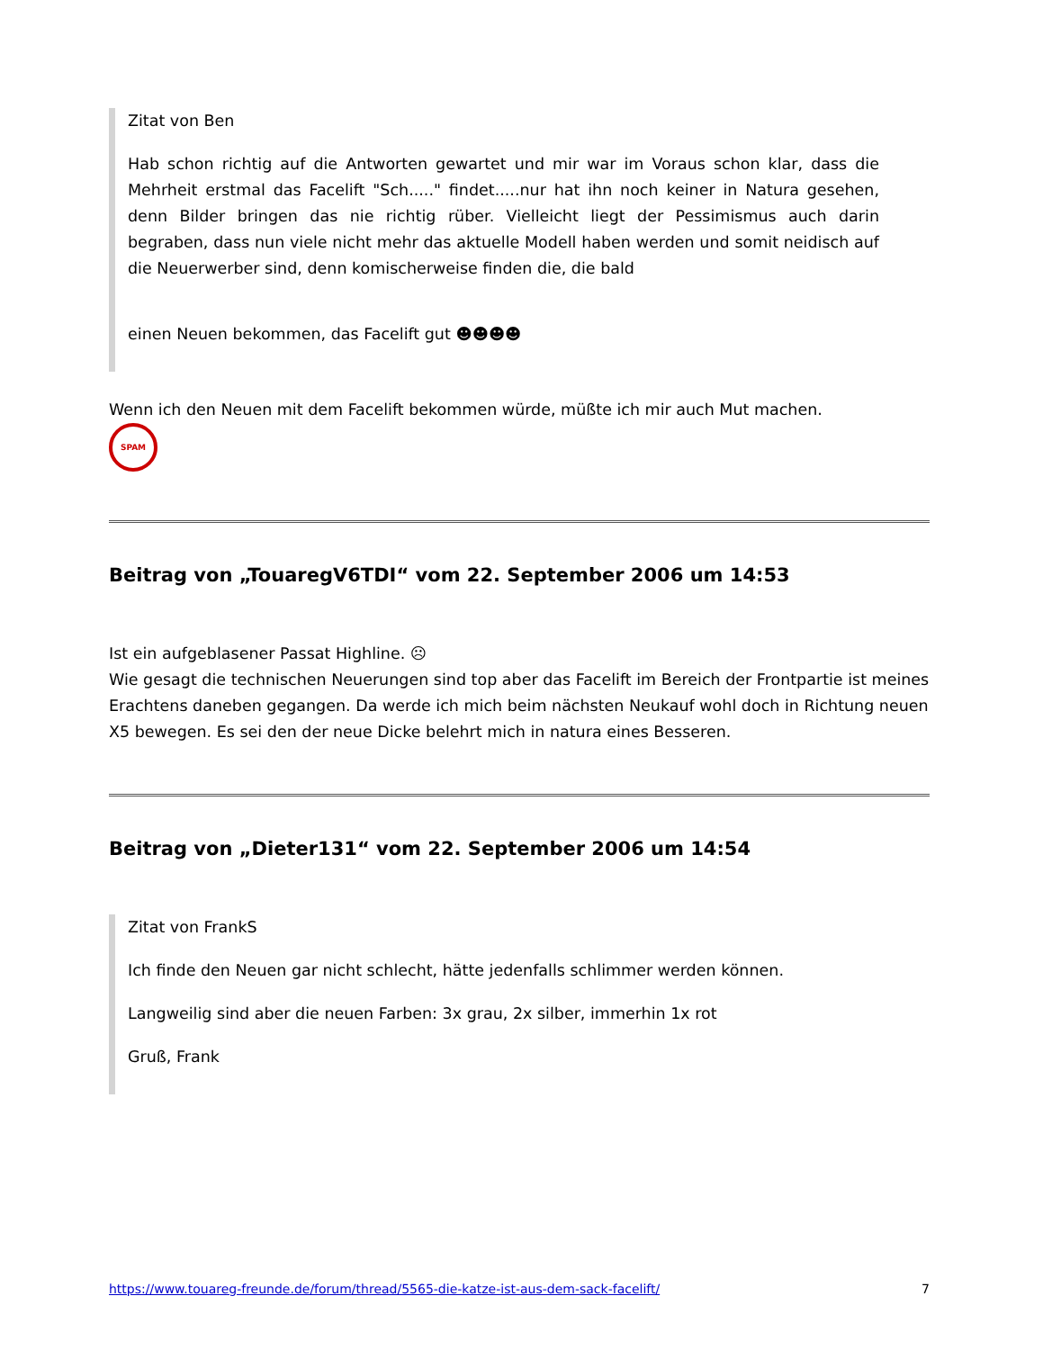Zitat von Ben
Hab schon richtig auf die Antworten gewartet und mir war im Voraus schon klar, dass die Mehrheit erstmal das Facelift "Sch....." findet.....nur hat ihn noch keiner in Natura gesehen, denn Bilder bringen das nie richtig rüber. Vielleicht liegt der Pessimismus auch darin begraben, dass nun viele nicht mehr das aktuelle Modell haben werden und somit neidisch auf die Neuerwerber sind, denn komischerweise finden die, die bald
einen Neuen bekommen, das Facelift gut ☻☻☻☻
Wenn ich den Neuen mit dem Facelift bekommen würde, müßte ich mir auch Mut machen.
SPAM
Beitrag von „TouaregV6TDI“ vom 22. September 2006 um 14:53
Ist ein aufgeblasener Passat Highline. ☹
Wie gesagt die technischen Neuerungen sind top aber das Facelift im Bereich der Frontpartie ist meines Erachtens daneben gegangen. Da werde ich mich beim nächsten Neukauf wohl doch in Richtung neuen X5 bewegen. Es sei den der neue Dicke belehrt mich in natura eines Besseren.
Beitrag von „Dieter131“ vom 22. September 2006 um 14:54
Zitat von FrankS
Ich finde den Neuen gar nicht schlecht, hätte jedenfalls schlimmer werden können.
Langweilig sind aber die neuen Farben: 3x grau, 2x silber, immerhin 1x rot
Gruß, Frank
https://www.touareg-freunde.de/forum/thread/5565-die-katze-ist-aus-dem-sack-facelift/ 7